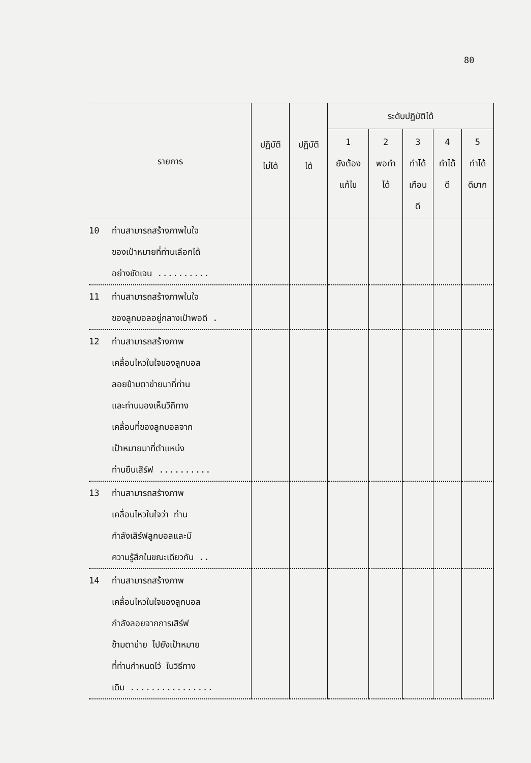80
| รายการ | ปฏิบัติ ไม่ได้ | ปฏิบัติ ได้ | ระดับปฏิบัติได้ | | | | |
| --- | --- | --- | --- | --- | --- | --- | --- |
| | | | 1 ยังต้อง แก้ไข | 2 พอทำ ได้ | 3 ทำได้ เกือบ ดี | 4 ทำได้ ดี | 5 ทำได้ ดีมาก |
| 10 ท่านสามารถสร้างภาพในใจ ของเป้าหมายที่ท่านเลือกได้ อย่างชัดเจน .......... | | | | | | | |
| 11 ท่านสามารถสร้างภาพในใจ ของลูกบอลอยู่กลางเป้าพอดี . | | | | | | | |
| 12 ท่านสามารถสร้างภาพ เคลื่อนไหวในใจของลูกบอล ลอยข้ามตาข่ายมาที่ท่าน และท่านมองเห็นวิถีทาง เคลื่อนที่ของลูกบอลจาก เป้าหมายมาที่ตำแหน่ง ท่านยืนเสิร์ฟ .......... | | | | | | | |
| 13 ท่านสามารถสร้างภาพ เคลื่อนไหวในใจว่า ท่าน กำลังเสิร์ฟลูกบอลและมี ความรู้สึกในขณะเดียวกัน .. | | | | | | | |
| 14 ท่านสามารถสร้างภาพ เคลื่อนไหวในใจของลูกบอล กำลังลอยจากการเสิร์ฟ ข้ามตาข่าย ไปยังเป้าหมาย ที่ท่านกำหนดไว้ ในวิธีทาง เดิม ................ | | | | | | | |